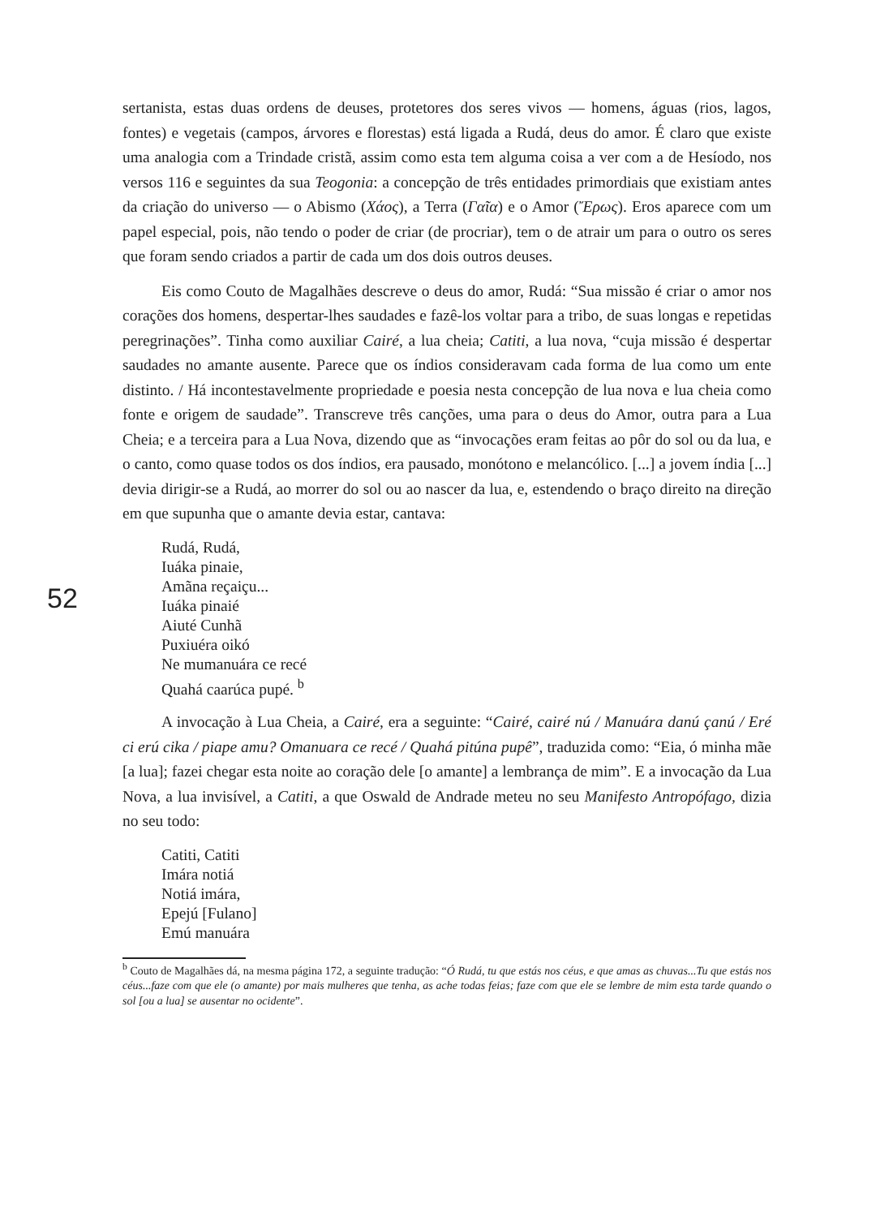52
sertanista, estas duas ordens de deuses, protetores dos seres vivos — homens, águas (rios, lagos, fontes) e vegetais (campos, árvores e florestas) está ligada a Rudá, deus do amor. É claro que existe uma analogia com a Trindade cristã, assim como esta tem alguma coisa a ver com a de Hesíodo, nos versos 116 e seguintes da sua Teogonia: a concepção de três entidades primordiais que existiam antes da criação do universo — o Abismo (Χάος), a Terra (Γαῖα) e o Amor (Ἔρως). Eros aparece com um papel especial, pois, não tendo o poder de criar (de procriar), tem o de atrair um para o outro os seres que foram sendo criados a partir de cada um dos dois outros deuses.
Eis como Couto de Magalhães descreve o deus do amor, Rudá: “Sua missão é criar o amor nos corações dos homens, despertar-lhes saudades e fazê-los voltar para a tribo, de suas longas e repetidas peregrinações”. Tinha como auxiliar Cairé, a lua cheia; Catiti, a lua nova, “cuja missão é despertar saudades no amante ausente. Parece que os índios consideravam cada forma de lua como um ente distinto. / Há incontestavelmente propriedade e poesia nesta concepção de lua nova e lua cheia como fonte e origem de saudade”. Transcreve três canções, uma para o deus do Amor, outra para a Lua Cheia; e a terceira para a Lua Nova, dizendo que as “invocações eram feitas ao pôr do sol ou da lua, e o canto, como quase todos os dos índios, era pausado, monótono e melancólico. [...] a jovem índia [...] devia dirigir-se a Rudá, ao morrer do sol ou ao nascer da lua, e, estendendo o braço direito na direção em que supunha que o amante devia estar, cantava:
Rudá, Rudá,
Iuáka pinaie,
Amãna reçaiçu...
Iuáka pinaié
Aiuté Cunhã
Puxiuéra oikó
Ne mumanuára ce recé
Quahá caarúca pupé. <sup>b</sup>
A invocação à Lua Cheia, a Cairé, era a seguinte: “Cairé, cairé nú / Manuára danú çanú / Eré ci erú cika / piape amu? Omanuara ce recé / Quahá pitúna pupê”, traduzida como: “Eia, ó minha mãe [a lua]; fazei chegar esta noite ao coração dele [o amante] a lembrança de mim”. E a invocação da Lua Nova, a lua invisível, a Catiti, a que Oswald de Andrade meteu no seu Manifesto Antropófago, dizia no seu todo:
Catiti, Catiti
Imára notiá
Notiá imára,
Epejú [Fulano]
Emú manuára
<sup>b</sup> Couto de Magalhães dá, na mesma página 172, a seguinte tradução: “Ó Rudá, tu que estás nos céus, e que amas as chuvas...Tu que estás nos céus...faze com que ele (o amante) por mais mulheres que tenha, as ache todas feias; faze com que ele se lembre de mim esta tarde quando o sol [ou a lua] se ausentar no ocidente”.